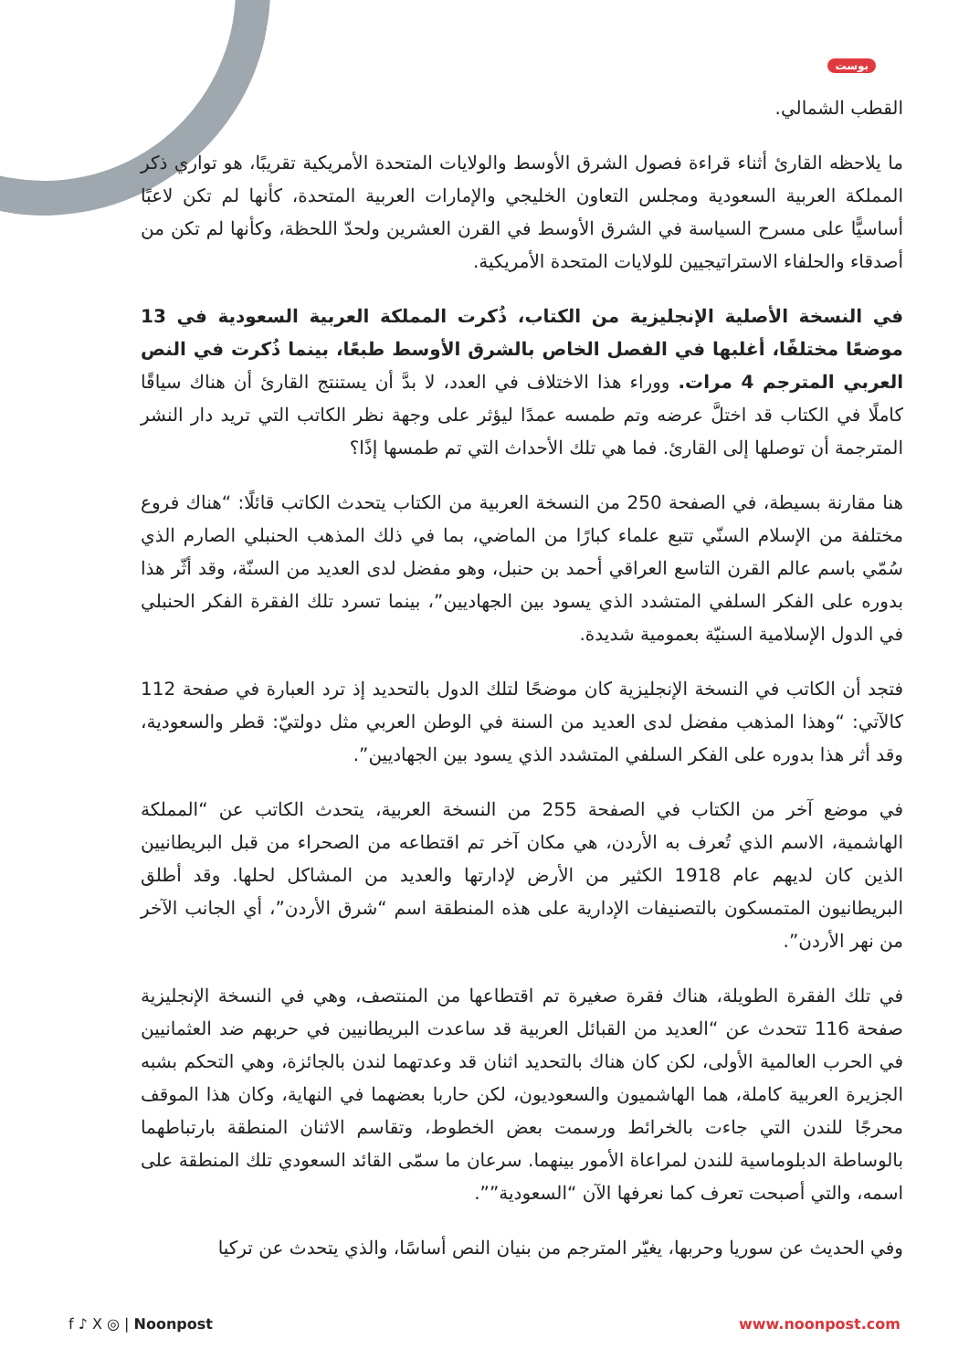بوست
القطب الشمالي.
ما يلاحظه القارئ أثناء قراءة فصول الشرق الأوسط والولايات المتحدة الأمريكية تقريبًا، هو تواري ذكر المملكة العربية السعودية ومجلس التعاون الخليجي والإمارات العربية المتحدة، كأنها لم تكن لاعبًا أساسيًّا على مسرح السياسة في الشرق الأوسط في القرن العشرين ولحدّ اللحظة، وكأنها لم تكن من أصدقاء والحلفاء الاستراتيجيين للولايات المتحدة الأمريكية.
في النسخة الأصلية الإنجليزية من الكتاب، ذُكرت المملكة العربية السعودية في 13 موضعًا مختلفًا، أغلبها في الفصل الخاص بالشرق الأوسط طبعًا، بينما ذُكرت في النص العربي المترجم 4 مرات. ووراء هذا الاختلاف في العدد، لا بدَّ أن يستنتج القارئ أن هناك سياقًا كاملًا في الكتاب قد اختلَّ عرضه وتم طمسه عمدًا ليؤثر على وجهة نظر الكاتب التي تريد دار النشر المترجمة أن توصلها إلى القارئ. فما هي تلك الأحداث التي تم طمسها إذًا؟
هنا مقارنة بسيطة، في الصفحة 250 من النسخة العربية من الكتاب يتحدث الكاتب قائلًا: “هناك فروع مختلفة من الإسلام السنّي تتبع علماء كبارًا من الماضي، بما في ذلك المذهب الحنبلي الصارم الذي سُمّي باسم عالم القرن التاسع العراقي أحمد بن حنبل، وهو مفضل لدى العديد من السنّة، وقد أثّر هذا بدوره على الفكر السلفي المتشدد الذي يسود بين الجهاديين”، بينما تسرد تلك الفقرة الفكر الحنبلي في الدول الإسلامية السنيّة بعمومية شديدة.
فتجد أن الكاتب في النسخة الإنجليزية كان موضحًا لتلك الدول بالتحديد إذ ترد العبارة في صفحة 112 كالآتي: “وهذا المذهب مفضل لدى العديد من السنة في الوطن العربي مثل دولتيّ: قطر والسعودية، وقد أثر هذا بدوره على الفكر السلفي المتشدد الذي يسود بين الجهاديين”.
في موضع آخر من الكتاب في الصفحة 255 من النسخة العربية، يتحدث الكاتب عن “المملكة الهاشمية، الاسم الذي تُعرف به الأردن، هي مكان آخر تم اقتطاعه من الصحراء من قبل البريطانيين الذين كان لديهم عام 1918 الكثير من الأرض لإدارتها والعديد من المشاكل لحلها. وقد أطلق البريطانيون المتمسكون بالتصنيفات الإدارية على هذه المنطقة اسم “شرق الأردن”، أي الجانب الآخر من نهر الأردن”.
في تلك الفقرة الطويلة، هناك فقرة صغيرة تم اقتطاعها من المنتصف، وهي في النسخة الإنجليزية صفحة 116 تتحدث عن “العديد من القبائل العربية قد ساعدت البريطانيين في حربهم ضد العثمانيين في الحرب العالمية الأولى، لكن كان هناك بالتحديد اثنان قد وعدتهما لندن بالجائزة، وهي التحكم بشبه الجزيرة العربية كاملة، هما الهاشميون والسعوديون، لكن حاربا بعضهما في النهاية، وكان هذا الموقف محرجًا للندن التي جاءت بالخرائط ورسمت بعض الخطوط، وتقاسم الاثنان المنطقة بارتباطهما بالوساطة الدبلوماسية للندن لمراعاة الأمور بينهما. سرعان ما سمّى القائد السعودي تلك المنطقة على اسمه، والتي أصبحت تعرف كما نعرفها الآن “السعودية””.
وفي الحديث عن سوريا وحربها، يغيّر المترجم من بنيان النص أساسًا، والذي يتحدث عن تركيا
f ♪ X ◎ | Noonpost www.noonpost.com